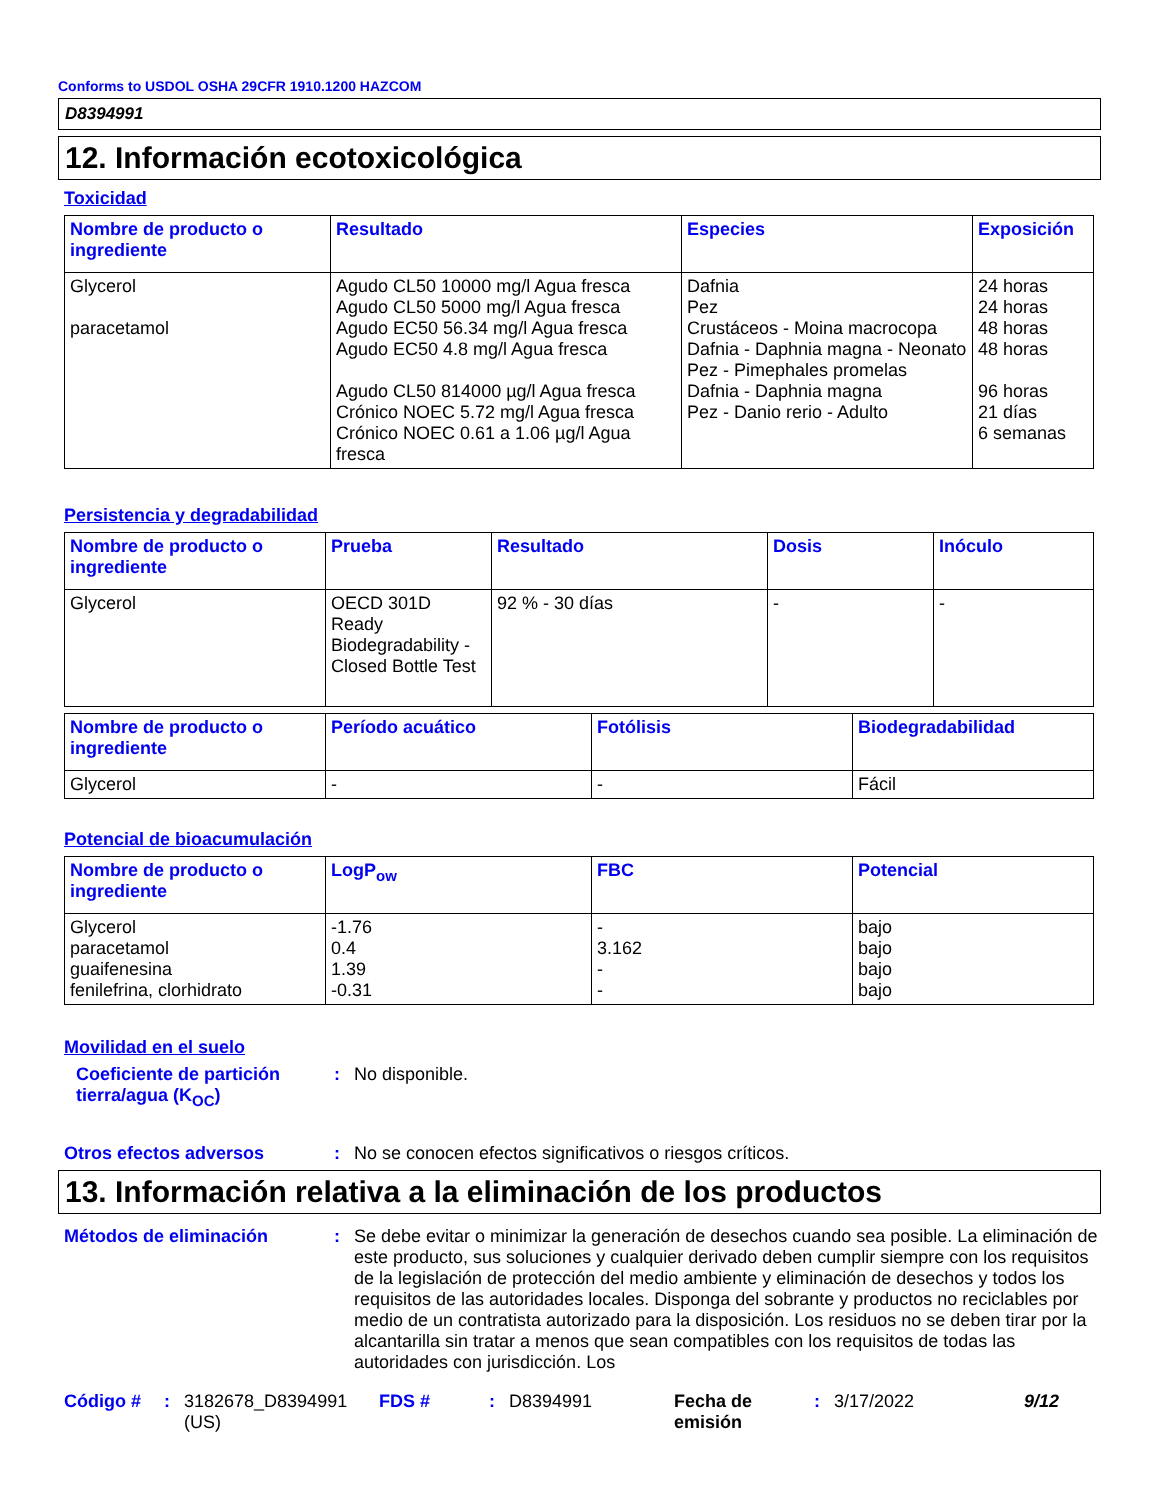Conforms to USDOL OSHA 29CFR 1910.1200 HAZCOM
D8394991
12. Información ecotoxicológica
Toxicidad
| Nombre de producto o ingrediente | Resultado | Especies | Exposición |
| --- | --- | --- | --- |
| Glycerol paracetamol | Agudo CL50 10000 mg/l Agua fresca Agudo CL50 5000 mg/l Agua fresca Agudo EC50 56.34 mg/l Agua fresca Agudo EC50 4.8 mg/l Agua fresca Agudo CL50 814000 µg/l Agua fresca Crónico NOEC 5.72 mg/l Agua fresca Crónico NOEC 0.61 a 1.06 µg/l Agua fresca | Dafnia Pez Crustáceos - Moina macrocopa Dafnia - Daphnia magna - Neonato Pez - Pimephales promelas Dafnia - Daphnia magna Pez - Danio rerio - Adulto | 24 horas 24 horas 48 horas 48 horas 96 horas 21 días 6 semanas |
Persistencia y degradabilidad
| Nombre de producto o ingrediente | Prueba | Resultado | Dosis | Inóculo |
| --- | --- | --- | --- | --- |
| Glycerol | OECD 301D Ready Biodegradability - Closed Bottle Test | 92 % - 30 días | - | - |
| Nombre de producto o ingrediente | Período acuático | Fotólisis | Biodegradabilidad |
| --- | --- | --- | --- |
| Glycerol | - | - | Fácil |
Potencial de bioacumulación
| Nombre de producto o ingrediente | LogP<sub>ow</sub> | FBC | Potencial |
| --- | --- | --- | --- |
| Glycerol paracetamol guaifenesina fenilefrina, clorhidrato | -1.76 0.4 1.39 -0.31 | - 3.162 - - | bajo bajo bajo bajo |
Movilidad en el suelo
Coeficiente de partición tierra/agua (K<sub>OC</sub>)
: No disponible.
Otros efectos adversos : No se conocen efectos significativos o riesgos críticos.
13. Información relativa a la eliminación de los productos
Métodos de eliminación : Se debe evitar o minimizar la generación de desechos cuando sea posible. La eliminación de este producto, sus soluciones y cualquier derivado deben cumplir siempre con los requisitos de la legislación de protección del medio ambiente y eliminación de desechos y todos los requisitos de las autoridades locales. Disponga del sobrante y productos no reciclables por medio de un contratista autorizado para la disposición. Los residuos no se deben tirar por la alcantarilla sin tratar a menos que sean compatibles con los requisitos de todas las autoridades con jurisdicción. Los
Código # : 3182678_D8394991 (US)
FDS # : D8394991 Fecha de emisión
: 3/17/2022 9/12